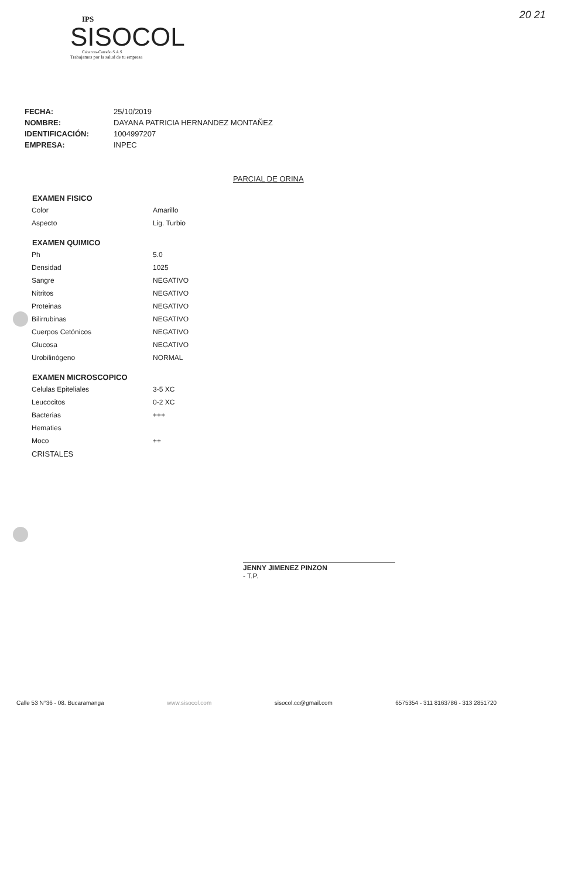IPS
SISOCOL
Cabarcas-Carreño S.A.S
Trabajamos por la salud de tu empresa
20 21
| FECHA: | 25/10/2019 |
| NOMBRE: | DAYANA PATRICIA HERNANDEZ MONTAÑEZ |
| IDENTIFICACIÓN: | 1004997207 |
| EMPRESA: | INPEC |
PARCIAL DE ORINA
| EXAMEN FISICO | |
| --- | --- |
| Color | Amarillo |
| Aspecto | Lig. Turbio |
| EXAMEN QUIMICO | |
| Ph | 5.0 |
| Densidad | 1025 |
| Sangre | NEGATIVO |
| Nitritos | NEGATIVO |
| Proteinas | NEGATIVO |
| Bilirrubinas | NEGATIVO |
| Cuerpos Cetónicos | NEGATIVO |
| Glucosa | NEGATIVO |
| Urobilinógeno | NORMAL |
| EXAMEN MICROSCOPICO | |
| Celulas Epiteliales | 3-5 XC |
| Leucocitos | 0-2 XC |
| Bacterias | +++ |
| Hematies | |
| Moco | ++ |
| CRISTALES | |
JENNY JIMENEZ PINZON
- T.P.
Calle 53 N°36 - 08. Bucaramanga www.sisocol.com sisocol.cc@gmail.com 6575354 - 311 8163786 - 313 2851720